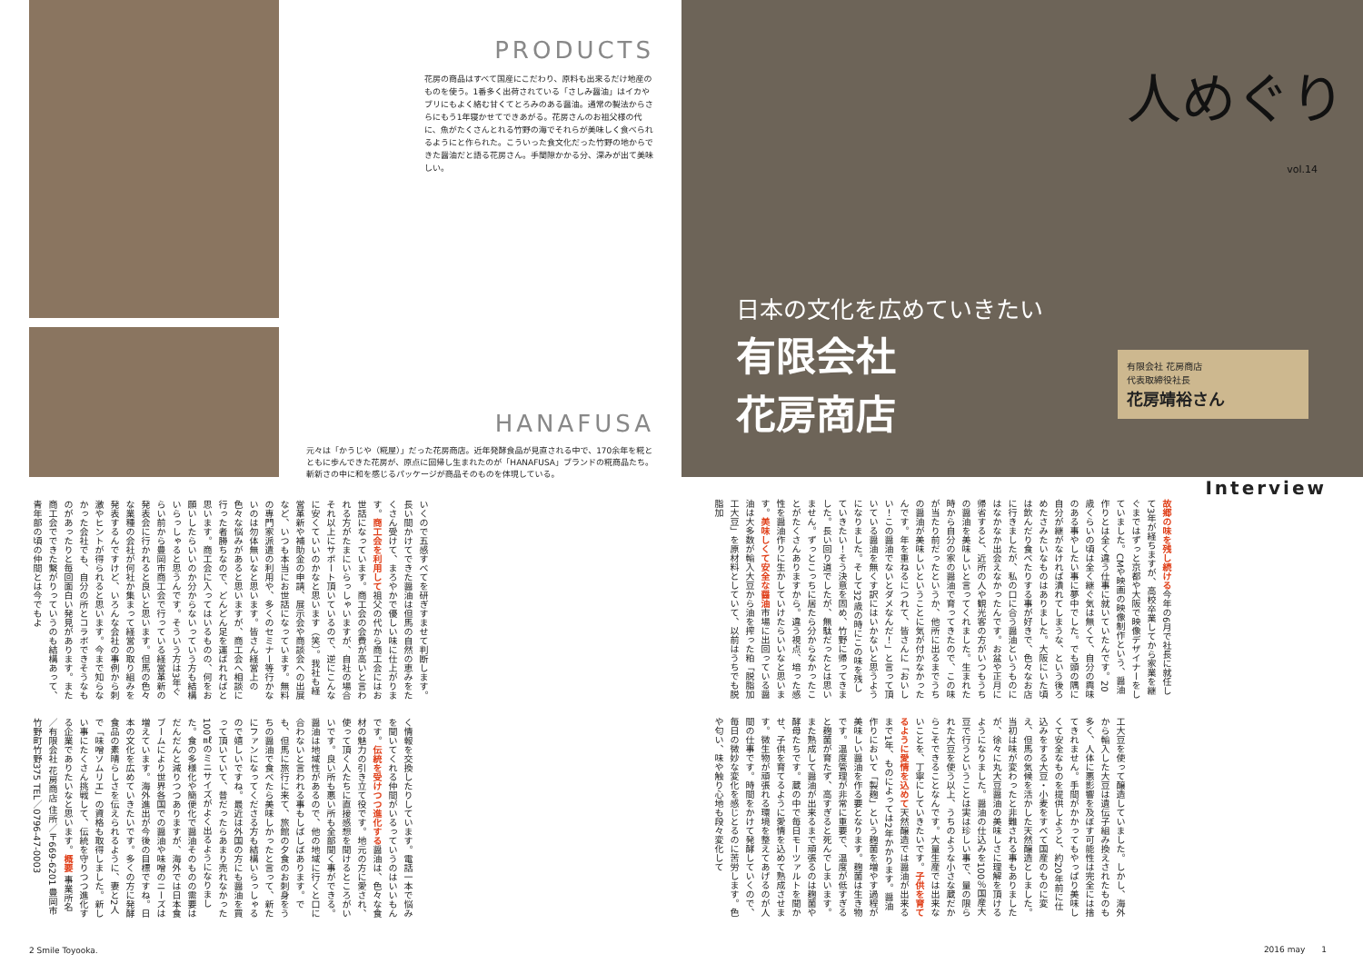PRODUCTS
花房の商品はすべて国産にこだわり、原料も出来るだけ地産のものを使う。1番多く出荷されている「さしみ醤油」はイカやブリにもよく絡む甘くてとろみのある醤油。通常の製法からさらにもう1年寝かせてできあがる。花房さんのお祖父様の代に、魚がたくさんとれる竹野の海でそれらが美味しく食べられるようにと作られた。こういった食文化だった竹野の地からできた醤油だと語る花房さん。手間隙かかる分、深みが出て美味しい。
HANAFUSA
元々は「かうじや（糀屋）」だった花房商店。近年発酵食品が見直される中で、170余年を糀とともに歩んできた花房が、原点に回帰し生まれたのが「HANAFUSA」ブランドの糀商品たち。斬新さの中に和を感じるパッケージが商品そのものを体現している。
いくので五感すべてを研ぎすませて判断します。長い間かけてできた醤油は但馬の自然の恵みをたくさん受けて、まろやかで優しい味に仕上がります。商工会を利用して祖父の代から商工会にはお世話になっています。商工会の会費が高いと言われる方がたまにいらっしゃいますが、自社の場合それ以上にサポート頂いているので、逆にこんなに安くていいのかなと思います（笑）。我社も経営革新や補助金の申請、展示会や商談会への出展など、いつも本当にお世話になっています。無料の専門家派遣の利用や、多くのセミナー等行かないのは勿体無いなと思います。皆さん経営上の色々な悩みがあると思いますが、商工会へ相談に行った者勝ちなので、どんどん足を運ばれればと思います。商工会に入ってはいるものの、何をお願いしたらいいのか分からないっていう方も結構いらっしゃると思うんです。そういう方は3年ぐらい前から豊岡市商工会で行っている経営革新の発表会に行かれると良いと思います。但馬の色々な業種の会社が何社か集まって経営の取り組みを発表するんですけど、いろんな会社の事例から刺激やヒントが得られると思います。今まで知らなかった会社でも、自分の所とコラボできそうなものがあったりと毎回面白い発見があります。また商工会でできた繋がりっていうのも結構あって、青年部の頃の仲間とは今でもよ
く情報を交換したりしています。電話一本で悩みを聞いてくれる仲間がいるっていうのはいいもんです。伝統を受けつつ進化する醤油は、色々な食材の魅力の引き立て役です。地元の方に愛され、使って頂く人たちに直接感想を聞けるところがいいです。良い所も悪い所も全部聞く事ができる。醤油は地域性があるので、他の地域に行くと口に合わないと言われる事もしばしばあります。でも、但馬に旅行に来て、旅館の夕食のお刺身をうちの醤油で食べたら美味しかったと言って、新たにファンになってくださる方も結構いらっしゃるので嬉しいですね。最近は外国の方にも醤油を買って頂いていて、昔だったらあまり売れなかった100㎖のミニサイズがよく出るようになりました。食の多様化や簡便化で醤油そのものの需要はだんだんと減りつつありますが、海外では日本食ブームにより世界各国での醤油や味噌のニーズは増えています。海外進出が今後の目標ですね。日本の文化を広めていきたいです。多くの方に発酵食品の素晴らしさを伝えられるように、妻と2人で「味噌ソムリエ」の資格も取得しました。新しい事にたくさん挑戦して、伝統を守りつつ進化する企業でありたいなと思います。概要 事業所名／有限会社 花房商店 住所／〒669-6201 豊岡市竹野町竹野375 TEL／0796-47-0003
2 Smile Toyooka.
日本の文化を広めていきたい
有限会社
花房商店
有限会社 花房商店
代表取締役社長
花房靖裕さん
人めぐり
vol.14
Interview
故郷の味を残し続ける今年の6月で社長に就任して3年が経ちますが、高校卒業してから家業を継ぐまではずっと京都や大阪で映像デザイナーをしていました。CMや映画の映像制作という、醤油作りとは全く違う仕事に就いていたんです。20歳くらいの頃は全く継ぐ気は無くて、自分の興味のある事やしたい事に夢中でした。でも頭の隅に自分が継がなければ潰れてしまうな、という後ろめたさみたいなものはありました。大阪にいた頃は飲んだり食べたりする事が好きで、色々なお店に行きましたが、私の口に合う醤油というものにはなかなか出会えなかったんです。お盆や正月に帰省すると、近所の人や観光客の方がいつもうちの醤油を美味しいと言ってくれました。生まれた時から自分の家の醤油で育ってきたので、この味が当たり前だったというか、他所に出るまでうちの醤油が美味しいということに気が付かなかったんです。年を重ねるにつれて、皆さんに「おいしい！この醤油でないとダメなんだ！」と言って頂いている醤油を無くす訳にはいかないと思うようになりました。そして32歳の時にこの味を残していきたい！そう決意を固め、竹野に帰ってきました。長い回り道でしたが、無駄だったとは思いません。ずっとこっちに居たら分からなかったことがたくさんありますから。違う視点、培った感性を醤油作りに生かしていけたらいいなと思います。美味しくて安全な醤油市場に出回っている醤油は大多数が輸入大豆から油を搾った粕「脱脂加工大豆」を原材料としていて、以前はうちでも脱脂加
工大豆を使って醸造していました。しかし、海外から輸入した大豆は遺伝子組み換えされたものも多く、人体に悪影響を及ぼす可能性は完全には捨てきれません。手間がかかってもやっぱり美味しくて安全なものを提供しようと、約20年前に仕込みをする大豆・小麦をすべて国産のものに変え、但馬の気候を活かした天然醸造としました。当初は味が変わったと非難される事もありましたが、徐々に丸大豆醤油の美味しさに理解を頂けるようになりました。醤油の仕込みを100％国産大豆で行うということは実は珍しい事で、量の限られた大豆を使う以上、うちのような小さな蔵だからこそできることなんです。大量生産では出来ないことを、丁寧にしていきたいです。子供を育てるように愛情を込めて天然醸造では醤油が出来るまで1年、ものによっては2年かかります。醤油作りにおいて「製麹」という麹菌を増やす過程が美味しい醤油を作る要となります。麹菌は生き物です。温度管理が非常に重要で、温度が低すぎると麹菌が育たず、高すぎると死んでしまいます。また熟成して醤油が出来るまで頑張るのは麹菌や酵母たちです。蔵の中で毎日モーツァルトを聞かせ、子供を育てるように愛情を込めて熟成させます。微生物が頑張れる環境を整えてあげるのが人間の仕事です。時間をかけて発酵していくので、毎日の微妙な変化を感じとるのに苦労します。色や匂い、味や触り心地も段々変化して
2016 may　　1